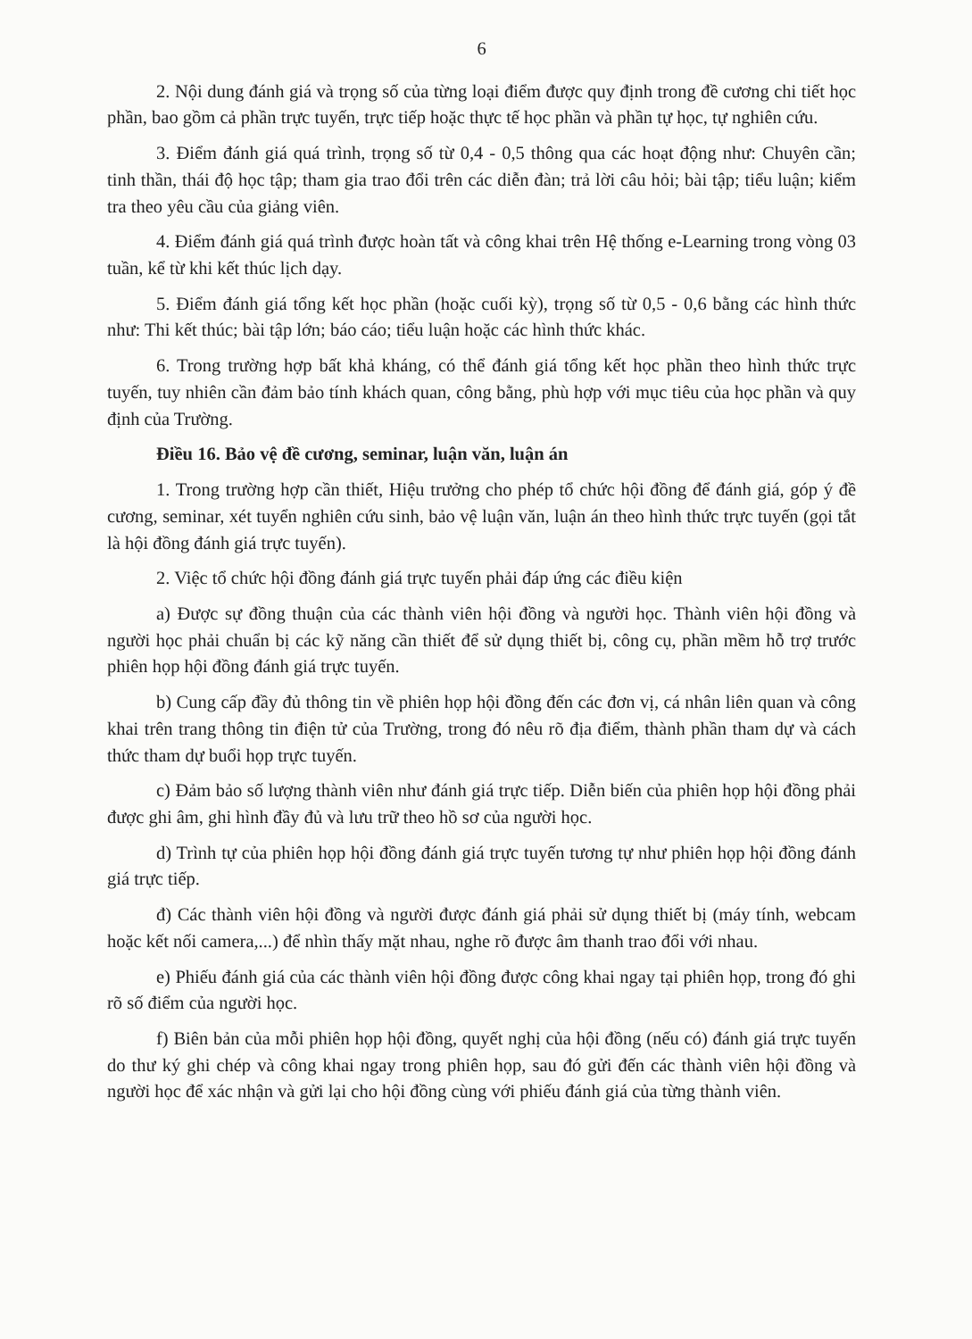6
2. Nội dung đánh giá và trọng số của từng loại điểm được quy định trong đề cương chi tiết học phần, bao gồm cả phần trực tuyến, trực tiếp hoặc thực tế học phần và phần tự học, tự nghiên cứu.
3. Điểm đánh giá quá trình, trọng số từ 0,4 - 0,5 thông qua các hoạt động như: Chuyên cần; tinh thần, thái độ học tập; tham gia trao đổi trên các diễn đàn; trả lời câu hỏi; bài tập; tiểu luận; kiểm tra theo yêu cầu của giảng viên.
4. Điểm đánh giá quá trình được hoàn tất và công khai trên Hệ thống e-Learning trong vòng 03 tuần, kể từ khi kết thúc lịch dạy.
5. Điểm đánh giá tổng kết học phần (hoặc cuối kỳ), trọng số từ 0,5 - 0,6 bằng các hình thức như: Thi kết thúc; bài tập lớn; báo cáo; tiểu luận hoặc các hình thức khác.
6. Trong trường hợp bất khả kháng, có thể đánh giá tổng kết học phần theo hình thức trực tuyến, tuy nhiên cần đảm bảo tính khách quan, công bằng, phù hợp với mục tiêu của học phần và quy định của Trường.
Điều 16. Bảo vệ đề cương, seminar, luận văn, luận án
1. Trong trường hợp cần thiết, Hiệu trưởng cho phép tổ chức hội đồng để đánh giá, góp ý đề cương, seminar, xét tuyển nghiên cứu sinh, bảo vệ luận văn, luận án theo hình thức trực tuyến (gọi tắt là hội đồng đánh giá trực tuyến).
2. Việc tổ chức hội đồng đánh giá trực tuyến phải đáp ứng các điều kiện
a) Được sự đồng thuận của các thành viên hội đồng và người học. Thành viên hội đồng và người học phải chuẩn bị các kỹ năng cần thiết để sử dụng thiết bị, công cụ, phần mềm hỗ trợ trước phiên họp hội đồng đánh giá trực tuyến.
b) Cung cấp đầy đủ thông tin về phiên họp hội đồng đến các đơn vị, cá nhân liên quan và công khai trên trang thông tin điện tử của Trường, trong đó nêu rõ địa điểm, thành phần tham dự và cách thức tham dự buổi họp trực tuyến.
c) Đảm bảo số lượng thành viên như đánh giá trực tiếp. Diễn biến của phiên họp hội đồng phải được ghi âm, ghi hình đầy đủ và lưu trữ theo hồ sơ của người học.
d) Trình tự của phiên họp hội đồng đánh giá trực tuyến tương tự như phiên họp hội đồng đánh giá trực tiếp.
đ) Các thành viên hội đồng và người được đánh giá phải sử dụng thiết bị (máy tính, webcam hoặc kết nối camera,...) để nhìn thấy mặt nhau, nghe rõ được âm thanh trao đổi với nhau.
e) Phiếu đánh giá của các thành viên hội đồng được công khai ngay tại phiên họp, trong đó ghi rõ số điểm của người học.
f) Biên bản của mỗi phiên họp hội đồng, quyết nghị của hội đồng (nếu có) đánh giá trực tuyến do thư ký ghi chép và công khai ngay trong phiên họp, sau đó gửi đến các thành viên hội đồng và người học để xác nhận và gửi lại cho hội đồng cùng với phiếu đánh giá của từng thành viên.